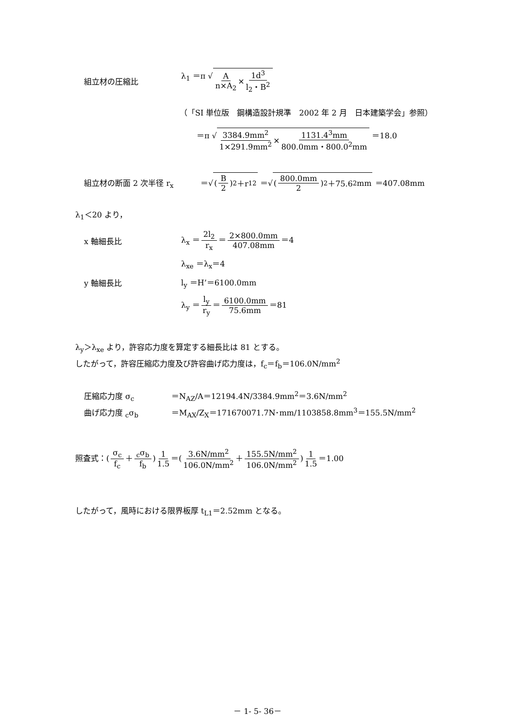組立材の圧縮比 λ<sub>1</sub> ＝π √A n×A<sub>2</sub> × 1d<sup>3</sup> l<sub>2</sub>・B<sup>2</sup>
（「SI 単位版　鋼構造設計規準　2002 年 2 月　日本建築学会」参照）
＝π √3384.9mm<sup>2</sup> 1×291.9mm<sup>2</sup> × 1131.4<sup>3</sup>mm 800.0mm・800.0<sup>2</sup>mm ＝18.0
組立材の断面 2 次半径 r<sub>x</sub> ＝√(B 2)<sup>2</sup>＋r<sub>1</sub><sup>2</sup> ＝√(800.0mm 2)<sup>2</sup>＋75.6<sup>2</sup>mm ＝407.08mm
λ<sub>1</sub>＜20 より，
x 軸細長比 λ<sub>x</sub> ＝ 2l<sub>2</sub> r<sub>x</sub> ＝ 2×800.0mm 407.08mm ＝4
λ<sub>xe</sub> ＝λ<sub>x</sub>＝4
y 軸細長比 l<sub>y</sub> ＝H’＝6100.0mm
λ<sub>y</sub> ＝ l<sub>y</sub> r<sub>y</sub> ＝ 6100.0mm 75.6mm ＝81
λ<sub>y</sub>＞λ<sub>xe</sub> より，許容応力度を算定する細長比は 81 とする。
したがって，許容圧縮応力度及び許容曲げ応力度は，f<sub>c</sub>＝f<sub>b</sub>＝106.0N/mm<sup>2</sup>
圧縮応力度 σ<sub>c</sub> ＝N<sub>AZ</sub>/A＝12194.4N/3384.9mm<sup>2</sup>＝3.6N/mm<sup>2</sup>
曲げ応力度 <sub>c</sub>σ<sub>b</sub> ＝M<sub>AX</sub>/Z<sub>X</sub>＝171670071.7N･mm/1103858.8mm<sup>3</sup>＝155.5N/mm<sup>2</sup>
照査式：(σ<sub>c</sub> f<sub>c</sub> ＋<sub>c</sub>σ<sub>b</sub> f<sub>b</sub>) 1 1.5 ＝(3.6N/mm<sup>2</sup> 106.0N/mm<sup>2</sup> ＋ 155.5N/mm<sup>2</sup> 106.0N/mm<sup>2</sup>) 1 1.5 ＝1.00
したがって，風時における限界板厚 t<sub>L1</sub>＝2.52mm となる。
－ 1- 5- 36－